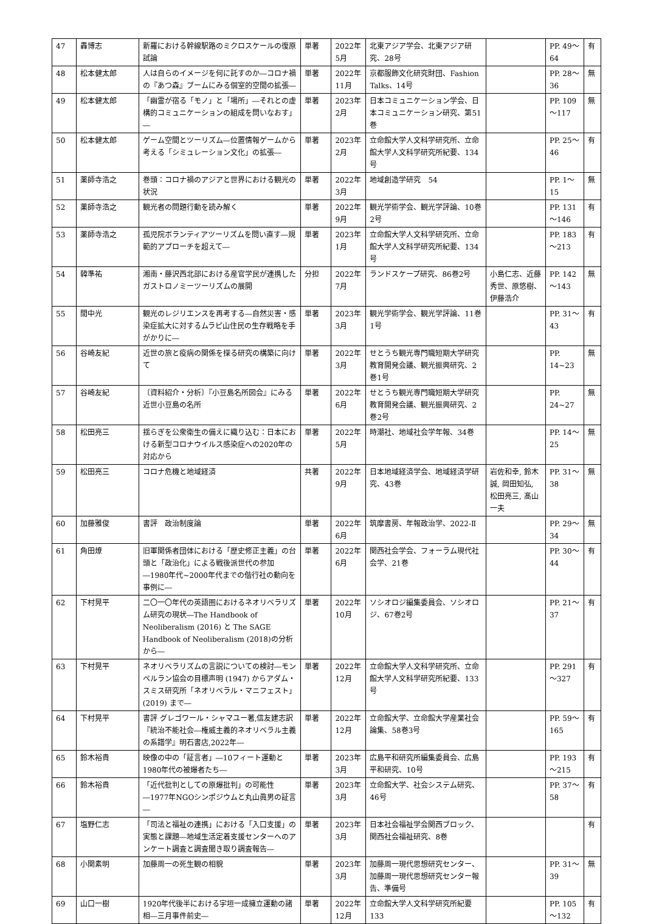| 47 | 轟博志 | 新羅における幹線駅路のミクロスケールの復原試論 | 単著 | 2022年5月 | 北東アジア学会、北東アジア研究、28号 | | PP. 49～64 | 有 |
| 48 | 松本健太郎 | 人は自らのイメージを何に託すのか―コロナ禍の『あつ森』ブームにみる個室的空間の拡張― | 単著 | 2022年 11月 | 京都服飾文化研究財団、Fashion Talks、14号 | | PP. 28～36 | 無 |
| 49 | 松本健太郎 | 「幽霊が宿る「モノ」と「場所」―それとの虚構的コミュニケーションの組成を問いなおす」― | 単著 | 2023年2月 | 日本コミュニケーション学会、日本コミュニケーション研究、第51巻 | | PP. 109～117 | 無 |
| 50 | 松本健太郎 | ゲーム空間とツーリズム―位置情報ゲームから考える「シミュレーション文化」の拡張― | 単著 | 2023年2月 | 立命館大学人文科学研究所、立命館大学人文科学研究所紀要、134号 | | PP. 25～46 | 有 |
| 51 | 薬師寺浩之 | 巻頭：コロナ禍のアジアと世界における観光の状況 | 単著 | 2022年3月 | 地域創造学研究 54 | | PP. 1～15 | 無 |
| 52 | 薬師寺浩之 | 観光者の問題行動を読み解く | 単著 | 2022年9月 | 観光学術学会、観光学評論、10巻2号 | | PP. 131～146 | 有 |
| 53 | 薬師寺浩之 | 孤児院ボランティアツーリズムを問い直す―規範的アプローチを超えて― | 単著 | 2023年1月 | 立命館大学人文科学研究所、立命館大学人文科学研究所紀要、134号 | | PP. 183～213 | 有 |
| 54 | 韓準祐 | 湘南・藤沢西北部における産官学民が連携したガストロノミーツーリズムの展開 | 分担 | 2022年7月 | ランドスケープ研究、86巻2号 | 小島仁志、近藤秀世、原悠樹、伊藤浩介 | PP. 142～143 | 無 |
| 55 | 間中光 | 観光のレジリエンスを再考する―自然災害・感染症拡大に対するムラピ山住民の生存戦略を手がかりに― | 単著 | 2023年3月 | 観光学術学会、観光学評論、11巻1号 | | PP. 31～43 | 有 |
| 56 | 谷崎友紀 | 近世の旅と疫病の関係を探る研究の構築に向けて | 単著 | 2022年3月 | せとうち観光専門職短期大学研究教育開発会議、観光振興研究、2巻1号 | | PP. 14~23 | 無 |
| 57 | 谷崎友紀 | 〔資料紹介・分析〕『小豆島名所図会』にみる近世小豆島の名所 | 単著 | 2022年6月 | せとうち観光専門職短期大学研究教育開発会議、観光振興研究、2巻2号 | | PP. 24~27 | 無 |
| 58 | 松田亮三 | 揺らぎを公衆衛生の備えに織り込む：日本における新型コロナウイルス感染症への2020年の対応から | 単著 | 2022年5月 | 時潮社、地域社会学年報、34巻 | | PP. 14～25 | 無 |
| 59 | 松田亮三 | コロナ危機と地域経済 | 共著 | 2022年9月 | 日本地域経済学会、地域経済学研究、43巻 | 岩佐和幸, 鈴木 誠, 岡田知弘, 松田亮三, 髙山一夫 | PP. 31～38 | 無 |
| 60 | 加藤雅俊 | 書評 政治制度論 | 単著 | 2022年6月 | 筑摩書房、年報政治学、2022-Ⅱ | | PP. 29～34 | 無 |
| 61 | 角田燎 | 旧軍関係者団体における「歴史修正主義」の台頭と「政治化」による戦後派世代の参加―1980年代~2000年代までの偕行社の動向を事例に― | 単著 | 2022年6月 | 関西社会学会、フォーラム現代社会学、21巻 | | PP. 30～44 | 有 |
| 62 | 下村晃平 | 二〇一〇年代の英語圏におけるネオリベラリズム研究の現状―The Handbook of Neoliberalism (2016) と The SAGE Handbook of Neoliberalism (2018)の分析から― | 単著 | 2022年 10月 | ソシオロジ編集委員会、ソシオロジ、67巻2号 | | PP. 21～37 | 有 |
| 63 | 下村晃平 | ネオリベラリズムの言説についての検討―モンペルラン協会の目標声明 (1947) からアダム・スミス研究所「ネオリベラル・マニフェスト」(2019) まで― | 単著 | 2022年 12月 | 立命館大学人文科学研究所、立命館大学人文科学研究所紀要、133号 | | PP. 291～327 | 有 |
| 64 | 下村晃平 | 書評 グレゴワール・シャマユー著,信友建志訳『統治不能社会―権威主義的ネオリベラル主義の系譜学』明石書店,2022年― | 単著 | 2022年 12月 | 立命館大学、立命館大学産業社会論集、58巻3号 | | PP. 59～165 | 有 |
| 65 | 鈴木裕貴 | 映像の中の「証言者」―10フィート運動と1980年代の被爆者たち― | 単著 | 2023年3月 | 広島平和研究所編集委員会、広島平和研究、10号 | | PP. 193～215 | 有 |
| 66 | 鈴木裕貴 | 「近代批判としての原爆批判」の可能性―1977年NGOシンポジウムと丸山眞男の証言― | 単著 | 2023年3月 | 立命館大学、社会システム研究、46号 | | PP. 37～58 | 有 |
| 67 | 塩野仁志 | 「司法と福祉の連携」における「入口支援」の実態と課題―地域生活定着支援センターへのアンケート調査と調査聞き取り調査報告― | 単著 | 2023年3月 | 日本社会福祉学会関西ブロック、関西社会福祉研究、8巻 | | | 有 |
| 68 | 小関素明 | 加藤周一の死生観の相貌 | 単著 | 2023年3月 | 加藤周一現代思想研究センター、加藤周一現代思想研究センター報告、準備号 | | PP. 31～39 | 無 |
| 69 | 山口一樹 | 1920年代後半における宇垣一成擁立運動の諸相―三月事件前史― | 単著 | 2022年 12月 | 立命館大学人文科学研究所紀要133 | | PP. 105～132 | 有 |